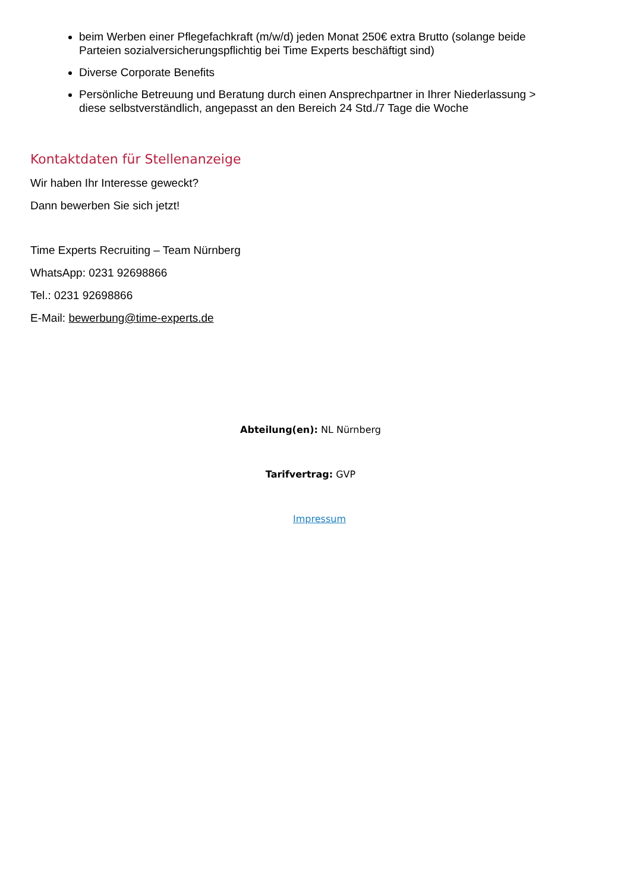beim Werben einer Pflegefachkraft (m/w/d) jeden Monat 250€ extra Brutto (solange beide Parteien sozialversicherungspflichtig bei Time Experts beschäftigt sind)
Diverse Corporate Benefits
Persönliche Betreuung und Beratung durch einen Ansprechpartner in Ihrer Niederlassung > diese selbstverständlich, angepasst an den Bereich 24 Std./7 Tage die Woche
Kontaktdaten für Stellenanzeige
Wir haben Ihr Interesse geweckt?
Dann bewerben Sie sich jetzt!
Time Experts Recruiting – Team Nürnberg
WhatsApp: 0231 92698866
Tel.: 0231 92698866
E-Mail: bewerbung@time-experts.de
Abteilung(en): NL Nürnberg
Tarifvertrag: GVP
Impressum